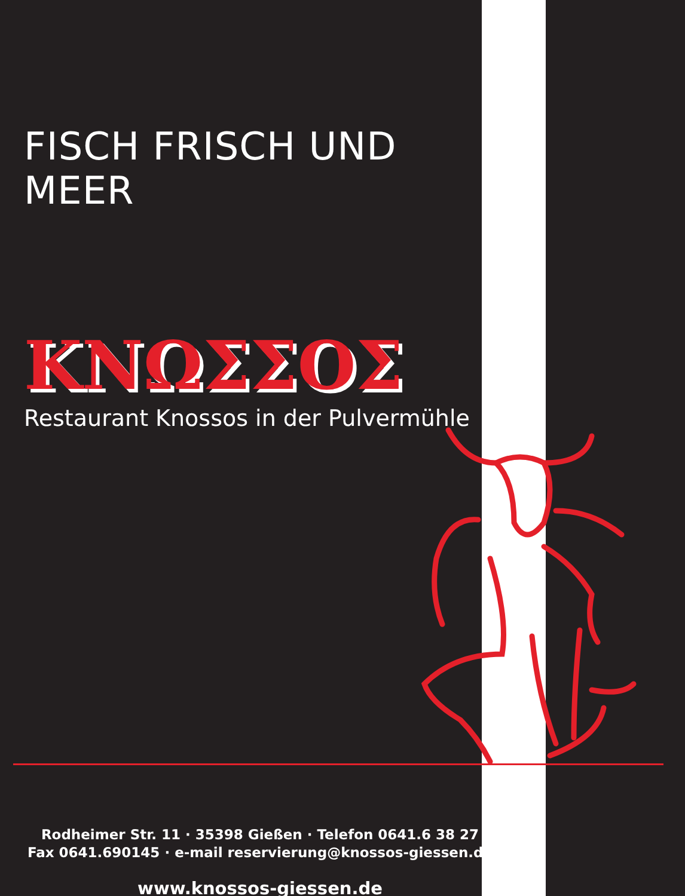FISCH FRISCH UND MEER
ΚΝΩΣΣΟΣ
Restaurant Knossos in der Pulvermühle
Rodheimer Str. 11 · 35398 Gießen · Telefon 0641.6 38 27
Fax 0641.690145 · e-mail reservierung@knossos-giessen.de
www.knossos-giessen.de